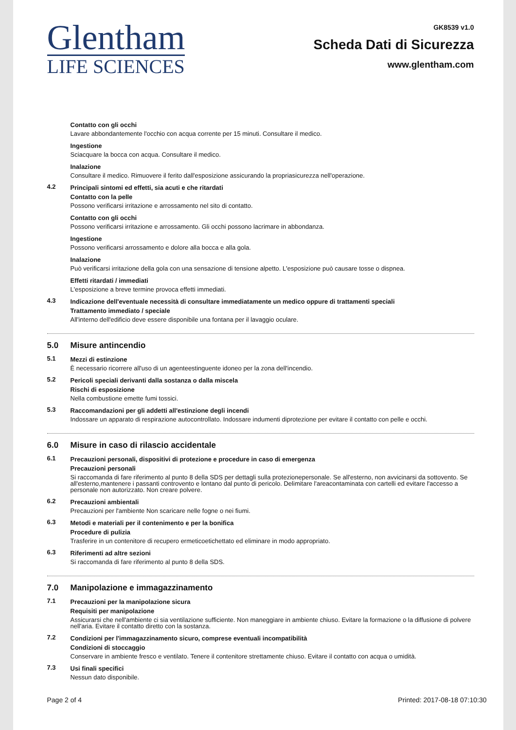Glentham
LIFE SCIENCES
GK8539 v1.0
Scheda Dati di Sicurezza
www.glentham.com
Contatto con gli occhi
Lavare abbondantemente l'occhio con acqua corrente per 15 minuti. Consultare il medico.
Ingestione
Sciacquare la bocca con acqua. Consultare il medico.
Inalazione
Consultare il medico. Rimuovere il ferito dall'esposizione assicurando la propriasicurezza nell'operazione.
4.2
Principali sintomi ed effetti, sia acuti e che ritardati
Contatto con la pelle
Possono verificarsi irritazione e arrossamento nel sito di contatto.
Contatto con gli occhi
Possono verificarsi irritazione e arrossamento. Gli occhi possono lacrimare in abbondanza.
Ingestione
Possono verificarsi arrossamento e dolore alla bocca e alla gola.
Inalazione
Può verificarsi irritazione della gola con una sensazione di tensione alpetto. L'esposizione può causare tosse o dispnea.
Effetti ritardati / immediati
L'esposizione a breve termine provoca effetti immediati.
4.3
Indicazione dell'eventuale necessità di consultare immediatamente un medico oppure di trattamenti speciali
Trattamento immediato / speciale
All'interno dell'edificio deve essere disponibile una fontana per il lavaggio oculare.
5.0 Misure antincendio
5.1
Mezzi di estinzione
È necessario ricorrere all'uso di un agenteestinguente idoneo per la zona dell'incendio.
5.2
Pericoli speciali derivanti dalla sostanza o dalla miscela
Rischi di esposizione
Nella combustione emette fumi tossici.
5.3
Raccomandazioni per gli addetti all'estinzione degli incendi
Indossare un apparato di respirazione autocontrollato. Indossare indumenti diprotezione per evitare il contatto con pelle e occhi.
6.0 Misure in caso di rilascio accidentale
6.1
Precauzioni personali, dispositivi di protezione e procedure in caso di emergenza
Precauzioni personali
Si raccomanda di fare riferimento al punto 8 della SDS per dettagli sulla protezionepersonale. Se all'esterno, non avvicinarsi da sottovento. Se all'esterno,mantenere i passanti controvento e lontano dal punto di pericolo. Delimitare l'areacontaminata con cartelli ed evitare l'accesso a personale non autorizzato. Non creare polvere.
6.2
Precauzioni ambientali
Precauzioni per l'ambiente Non scaricare nelle fogne o nei fiumi.
6.3
Metodi e materiali per il contenimento e per la bonifica
Procedure di pulizia
Trasferire in un contenitore di recupero ermeticoetichettato ed eliminare in modo appropriato.
6.3
Riferimenti ad altre sezioni
Si raccomanda di fare riferimento al punto 8 della SDS.
7.0 Manipolazione e immagazzinamento
7.1
Precauzioni per la manipolazione sicura
Requisiti per manipolazione
Assicurarsi che nell'ambiente ci sia ventilazione sufficiente. Non maneggiare in ambiente chiuso. Evitare la formazione o la diffusione di polvere nell'aria. Evitare il contatto diretto con la sostanza.
7.2
Condizioni per l'immagazzinamento sicuro, comprese eventuali incompatibilità
Condizioni di stoccaggio
Conservare in ambiente fresco e ventilato. Tenere il contenitore strettamente chiuso. Evitare il contatto con acqua o umidità.
7.3
Usi finali specifici
Nessun dato disponibile.
Page 2 of 4 Printed: 2017-08-18 07:10:30